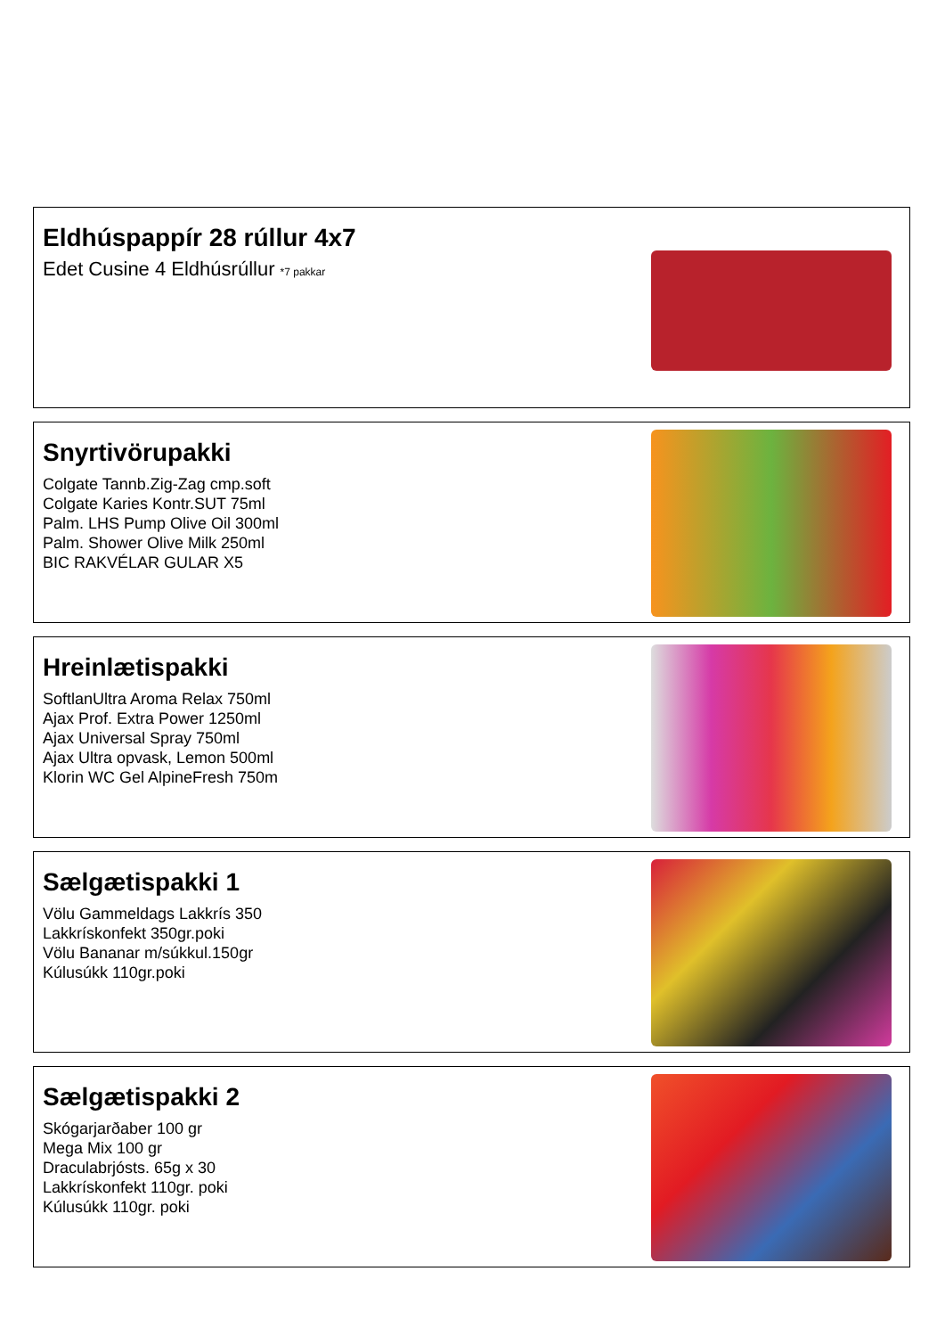Eldhúspappír 28 rúllur 4x7
Edet Cusine 4 Eldhúsrúllur *7 pakkar
Snyrtivörupakki
Colgate Tannb.Zig-Zag cmp.soft
Colgate Karies Kontr.SUT 75ml
Palm. LHS Pump Olive Oil 300ml
Palm. Shower Olive Milk 250ml
BIC RAKVÉLAR GULAR X5
Hreinlætispakki
SoftlanUltra Aroma Relax 750ml
Ajax Prof. Extra Power 1250ml
Ajax Universal Spray 750ml
Ajax Ultra opvask, Lemon 500ml
Klorin WC Gel AlpineFresh 750m
Sælgætispakki 1
Völu Gammeldags Lakkrís 350
Lakkrískonfekt 350gr.poki
Völu Bananar m/súkkul.150gr
Kúlusúkk 110gr.poki
Sælgætispakki 2
Skógarjarðaber 100 gr
Mega Mix 100 gr
Draculabrjósts. 65g x 30
Lakkrískonfekt 110gr. poki
Kúlusúkk 110gr. poki